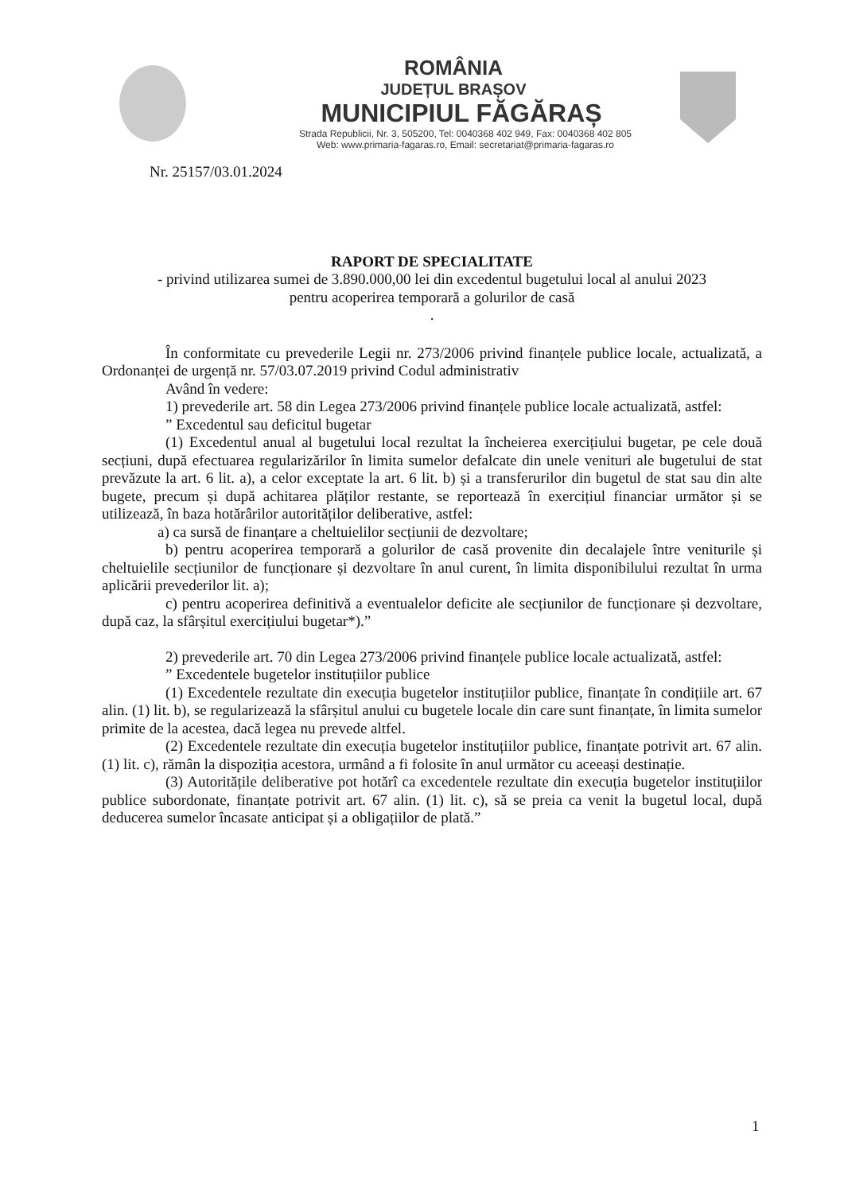ROMÂNIA
JUDEȚUL BRAȘOV
MUNICIPIUL FĂGĂRAȘ
Strada Republicii, Nr. 3, 505200, Tel: 0040368 402 949, Fax: 0040368 402 805
Web: www.primaria-fagaras.ro, Email: secretariat@primaria-fagaras.ro
Nr. 25157/03.01.2024
RAPORT DE SPECIALITATE
- privind utilizarea sumei de 3.890.000,00 lei din excedentul bugetului local al anului 2023
pentru acoperirea temporară a golurilor de casă
.
În conformitate cu prevederile Legii nr. 273/2006 privind finanțele publice locale, actualizată, a Ordonanței de urgență nr. 57/03.07.2019 privind Codul administrativ
Având în vedere:
1) prevederile art. 58 din Legea 273/2006 privind finanțele publice locale actualizată, astfel:
” Excedentul sau deficitul bugetar
(1) Excedentul anual al bugetului local rezultat la încheierea exercițiului bugetar, pe cele două secțiuni, după efectuarea regularizărilor în limita sumelor defalcate din unele venituri ale bugetului de stat prevăzute la art. 6 lit. a), a celor exceptate la art. 6 lit. b) și a transferurilor din bugetul de stat sau din alte bugete, precum și după achitarea plăților restante, se reportează în exercițiul financiar următor și se utilizează, în baza hotărârilor autorităților deliberative, astfel:
a) ca sursă de finanțare a cheltuielilor secțiunii de dezvoltare;
b) pentru acoperirea temporară a golurilor de casă provenite din decalajele între veniturile și cheltuielile secțiunilor de funcționare și dezvoltare în anul curent, în limita disponibilului rezultat în urma aplicării prevederilor lit. a);
c) pentru acoperirea definitivă a eventualelor deficite ale secțiunilor de funcționare și dezvoltare, după caz, la sfârșitul exercițiului bugetar*).”
2) prevederile art. 70 din Legea 273/2006 privind finanțele publice locale actualizată, astfel:
” Excedentele bugetelor instituțiilor publice
(1) Excedentele rezultate din execuția bugetelor instituțiilor publice, finanțate în condițiile art. 67 alin. (1) lit. b), se regularizează la sfârșitul anului cu bugetele locale din care sunt finanțate, în limita sumelor primite de la acestea, dacă legea nu prevede altfel.
(2) Excedentele rezultate din execuția bugetelor instituțiilor publice, finanțate potrivit art. 67 alin. (1) lit. c), rămân la dispoziția acestora, urmând a fi folosite în anul următor cu aceeași destinație.
(3) Autoritățile deliberative pot hotărî ca excedentele rezultate din execuția bugetelor instituțiilor publice subordonate, finanțate potrivit art. 67 alin. (1) lit. c), să se preia ca venit la bugetul local, după deducerea sumelor încasate anticipat și a obligațiilor de plată.”
1